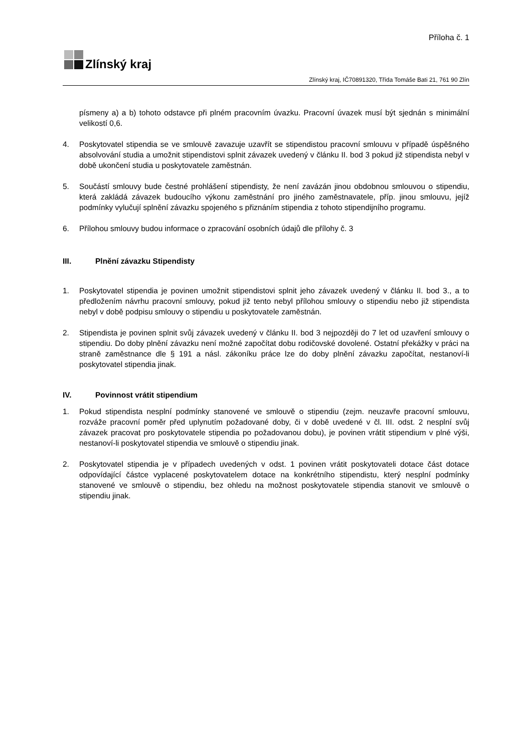Příloha č. 1
Zlínský kraj
Zlínský kraj, IČ70891320, Třída Tomáše Bati 21, 761 90 Zlín
písmeny a) a b) tohoto odstavce při plném pracovním úvazku. Pracovní úvazek musí být sjednán s minimální velikostí 0,6.
4. Poskytovatel stipendia se ve smlouvě zavazuje uzavřít se stipendistou pracovní smlouvu v případě úspěšného absolvování studia a umožnit stipendistovi splnit závazek uvedený v článku II. bod 3 pokud již stipendista nebyl v době ukončení studia u poskytovatele zaměstnán.
5. Součástí smlouvy bude čestné prohlášení stipendisty, že není zavázán jinou obdobnou smlouvou o stipendiu, která zakládá závazek budoucího výkonu zaměstnání pro jiného zaměstnavatele, příp. jinou smlouvu, jejíž podmínky vylučují splnění závazku spojeného s přiznáním stipendia z tohoto stipendijního programu.
6. Přílohou smlouvy budou informace o zpracování osobních údajů dle přílohy č. 3
III. Plnění závazku Stipendisty
1. Poskytovatel stipendia je povinen umožnit stipendistovi splnit jeho závazek uvedený v článku II. bod 3., a to předložením návrhu pracovní smlouvy, pokud již tento nebyl přílohou smlouvy o stipendiu nebo již stipendista nebyl v době podpisu smlouvy o stipendiu u poskytovatele zaměstnán.
2. Stipendista je povinen splnit svůj závazek uvedený v článku II. bod 3 nejpozději do 7 let od uzavření smlouvy o stipendiu. Do doby plnění závazku není možné započítat dobu rodičovské dovolené. Ostatní překážky v práci na straně zaměstnance dle § 191 a násl. zákoníku práce lze do doby plnění závazku započítat, nestanoví-li poskytovatel stipendia jinak.
IV. Povinnost vrátit stipendium
1. Pokud stipendista nesplní podmínky stanovené ve smlouvě o stipendiu (zejm. neuzavře pracovní smlouvu, rozváže pracovní poměr před uplynutím požadované doby, či v době uvedené v čl. III. odst. 2 nesplní svůj závazek pracovat pro poskytovatele stipendia po požadovanou dobu), je povinen vrátit stipendium v plné výši, nestanoví-li poskytovatel stipendia ve smlouvě o stipendiu jinak.
2. Poskytovatel stipendia je v případech uvedených v odst. 1 povinen vrátit poskytovateli dotace část dotace odpovídající částce vyplacené poskytovatelem dotace na konkrétního stipendistu, který nesplní podmínky stanovené ve smlouvě o stipendiu, bez ohledu na možnost poskytovatele stipendia stanovit ve smlouvě o stipendiu jinak.